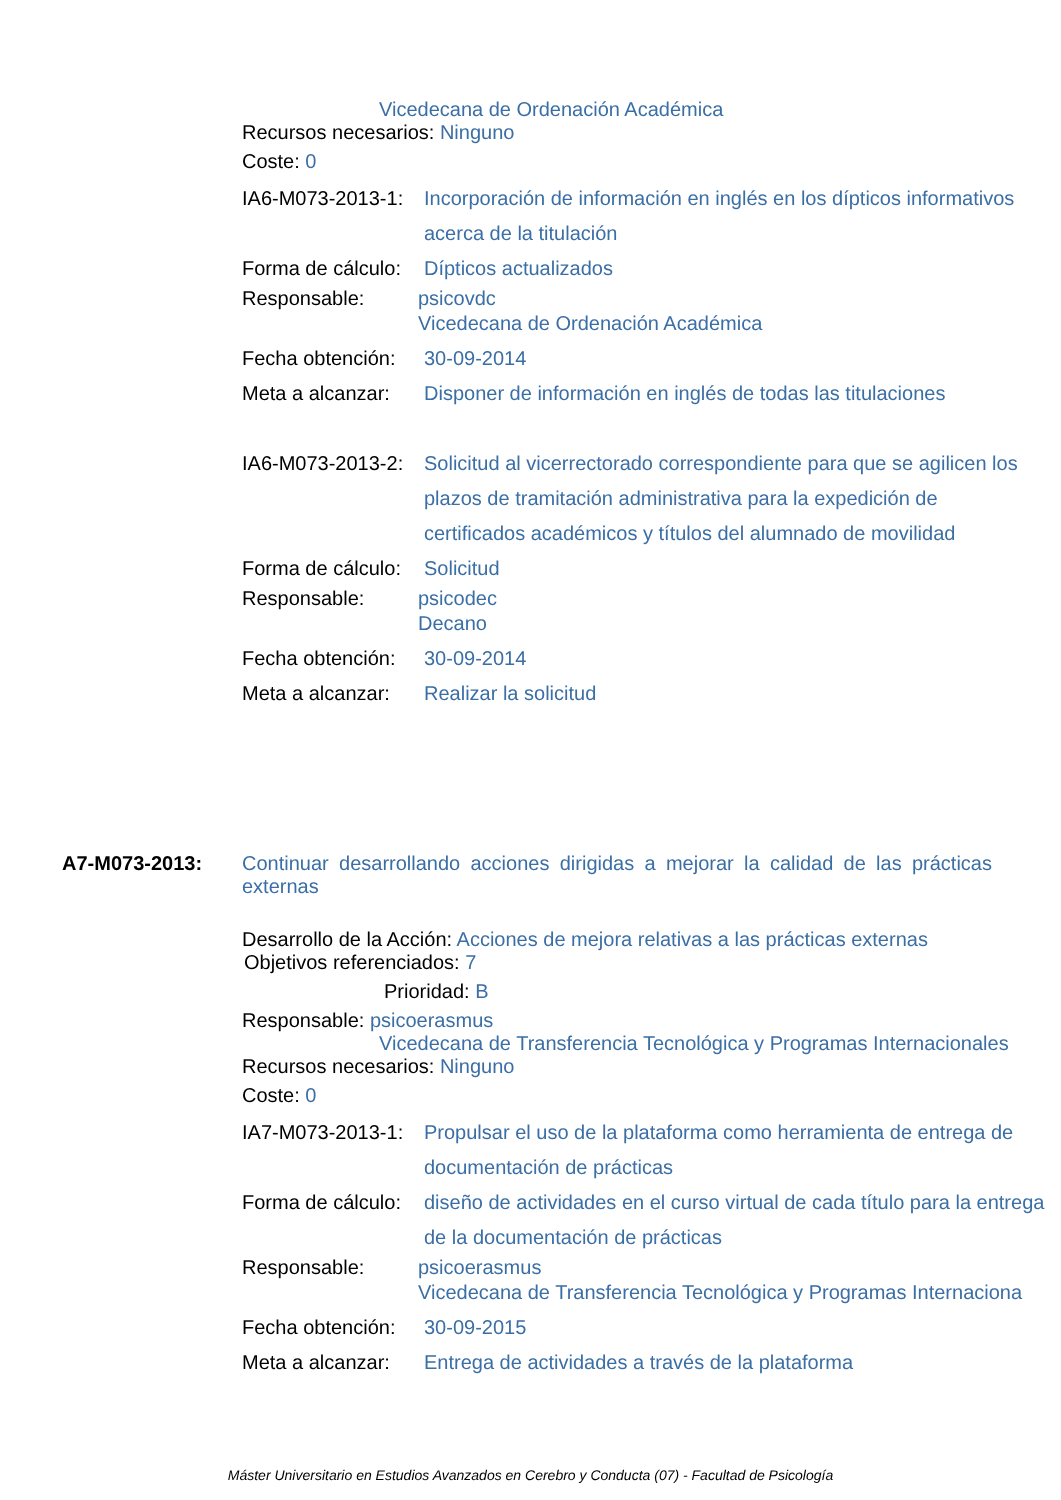Vicedecana de Ordenación Académica
Recursos necesarios: Ninguno
Coste: 0
IA6-M073-2013-1: Incorporación de información en inglés en los dípticos informativos acerca de la titulación
Forma de cálculo: Dípticos actualizados
Responsable: psicovdc
Vicedecana de Ordenación Académica
Fecha obtención: 30-09-2014
Meta a alcanzar: Disponer de información en inglés de todas las titulaciones
IA6-M073-2013-2: Solicitud al vicerrectorado correspondiente para que se agilicen los plazos de tramitación administrativa para la expedición de certificados académicos y títulos del alumnado de movilidad
Forma de cálculo: Solicitud
Responsable: psicodec
Decano
Fecha obtención: 30-09-2014
Meta a alcanzar: Realizar la solicitud
A7-M073-2013: Continuar desarrollando acciones dirigidas a mejorar la calidad de las prácticas externas
Desarrollo de la Acción: Acciones de mejora relativas a las prácticas externas
Objetivos referenciados: 7
Prioridad: B
Responsable: psicoerasmus
Vicedecana de Transferencia Tecnológica y Programas Internacionales
Recursos necesarios: Ninguno
Coste: 0
IA7-M073-2013-1: Propulsar el uso de la plataforma como herramienta de entrega de documentación de prácticas
Forma de cálculo: diseño de actividades en el curso virtual de cada título para la entrega de la documentación de prácticas
Responsable: psicoerasmus
Vicedecana de Transferencia Tecnológica y Programas Internaciona
Fecha obtención: 30-09-2015
Meta a alcanzar: Entrega de actividades a través de la plataforma
Máster Universitario en Estudios Avanzados en Cerebro y Conducta (07) - Facultad de Psicología